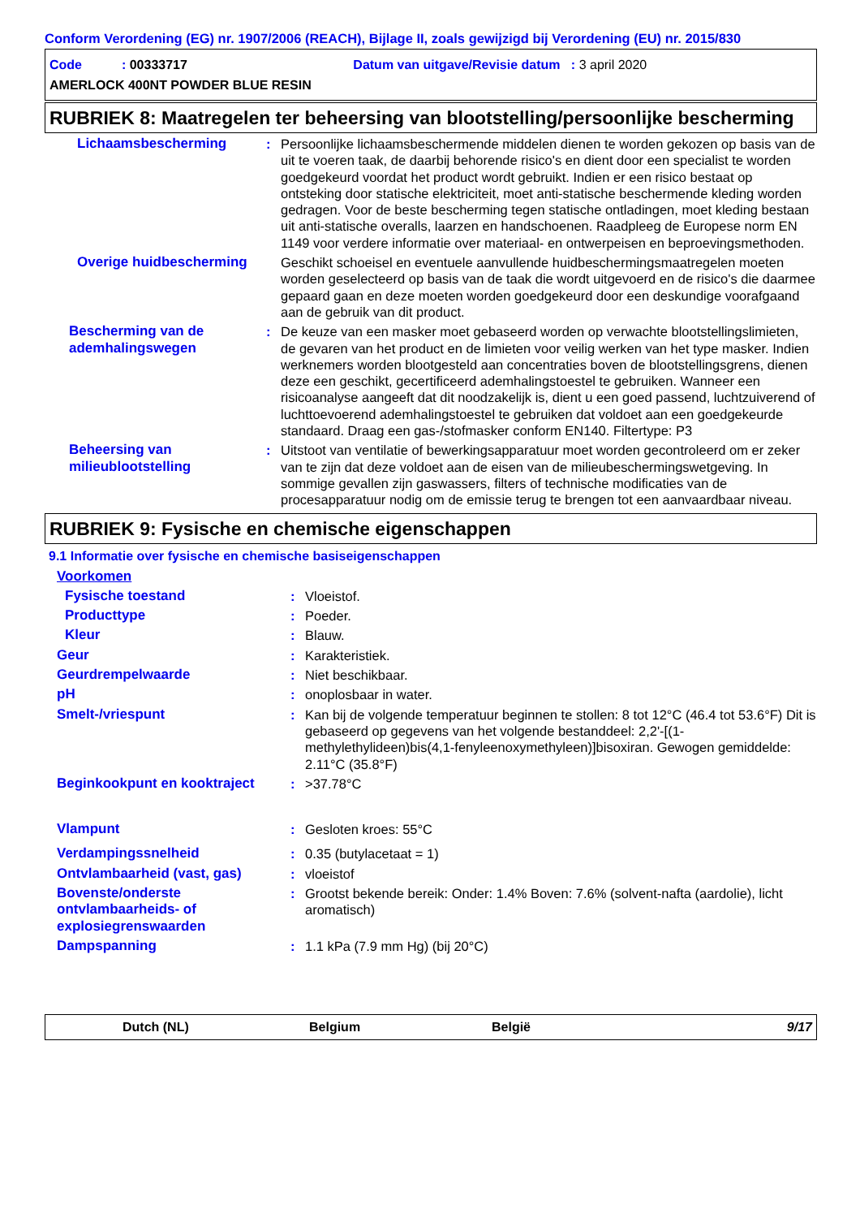Conform Verordening (EG) nr. 1907/2006 (REACH), Bijlage II, zoals gewijzigd bij Verordening (EU) nr. 2015/830
Code : 00333717 Datum van uitgave/Revisie datum : 3 april 2020
AMERLOCK 400NT POWDER BLUE RESIN
RUBRIEK 8: Maatregelen ter beheersing van blootstelling/persoonlijke bescherming
| Lichaamsbescherming | : | Persoonlijke lichaamsbeschermende middelen dienen te worden gekozen op basis van de uit te voeren taak, de daarbij behorende risico's en dient door een specialist te worden goedgekeurd voordat het product wordt gebruikt. Indien er een risico bestaat op ontsteking door statische elektriciteit, moet anti-statische beschermende kleding worden gedragen. Voor de beste bescherming tegen statische ontladingen, moet kleding bestaan uit anti-statische overalls, laarzen en handschoenen. Raadpleeg de Europese norm EN 1149 voor verdere informatie over materiaal- en ontwerpeisen en beproevingsmethoden. |
| Overige huidbescherming | | Geschikt schoeisel en eventuele aanvullende huidbeschermingsmaatregelen moeten worden geselecteerd op basis van de taak die wordt uitgevoerd en de risico's die daarmee gepaard gaan en deze moeten worden goedgekeurd door een deskundige voorafgaand aan de gebruik van dit product. |
| Bescherming van de ademhalingswegen | : | De keuze van een masker moet gebaseerd worden op verwachte blootstellingslimieten, de gevaren van het product en de limieten voor veilig werken van het type masker. Indien werknemers worden blootgesteld aan concentraties boven de blootstellingsgrens, dienen deze een geschikt, gecertificeerd ademhalingstoestel te gebruiken. Wanneer een risicoanalyse aangeeft dat dit noodzakelijk is, dient u een goed passend, luchtzuiverend of luchttoevoerend ademhalingstoestel te gebruiken dat voldoet aan een goedgekeurde standaard. Draag een gas-/stofmasker conform EN140. Filtertype: P3 |
| Beheersing van milieublootstelling | : | Uitstoot van ventilatie of bewerkingsapparatuur moet worden gecontroleerd om er zeker van te zijn dat deze voldoet aan de eisen van de milieubeschermingswetgeving. In sommige gevallen zijn gaswassers, filters of technische modificaties van de procesapparatuur nodig om de emissie terug te brengen tot een aanvaardbaar niveau. |
RUBRIEK 9: Fysische en chemische eigenschappen
9.1 Informatie over fysische en chemische basiseigenschappen
| Voorkomen | | |
| Fysische toestand | : | Vloeistof. |
| Producttype | : | Poeder. |
| Kleur | : | Blauw. |
| Geur | : | Karakteristiek. |
| Geurdrempelwaarde | : | Niet beschikbaar. |
| pH | : | onoplosbaar in water. |
| Smelt-/vriespunt | : | Kan bij de volgende temperatuur beginnen te stollen: 8 tot 12°C (46.4 tot 53.6°F) Dit is gebaseerd op gegevens van het volgende bestanddeel: 2,2'-[(1-methylethylideen)bis(4,1-fenyleenoxymethyleen)]bisoxiran. Gewogen gemiddelde: 2.11°C (35.8°F) |
| Beginkookpunt en kooktraject | : | >37.78°C |
| Vlampunt | : | Gesloten kroes: 55°C |
| Verdampingssnelheid | : | 0.35 (butylacetaat = 1) |
| Ontvlambaarheid (vast, gas) | : | vloeistof |
| Bovenste/onderste ontvlambaarheids- of explosiegrenswaarden | : | Grootst bekende bereik: Onder: 1.4% Boven: 7.6% (solvent-nafta (aardolie), licht aromatisch) |
| Dampspanning | : | 1.1 kPa (7.9 mm Hg) (bij 20°C) |
Dutch (NL) Belgium België 9/17